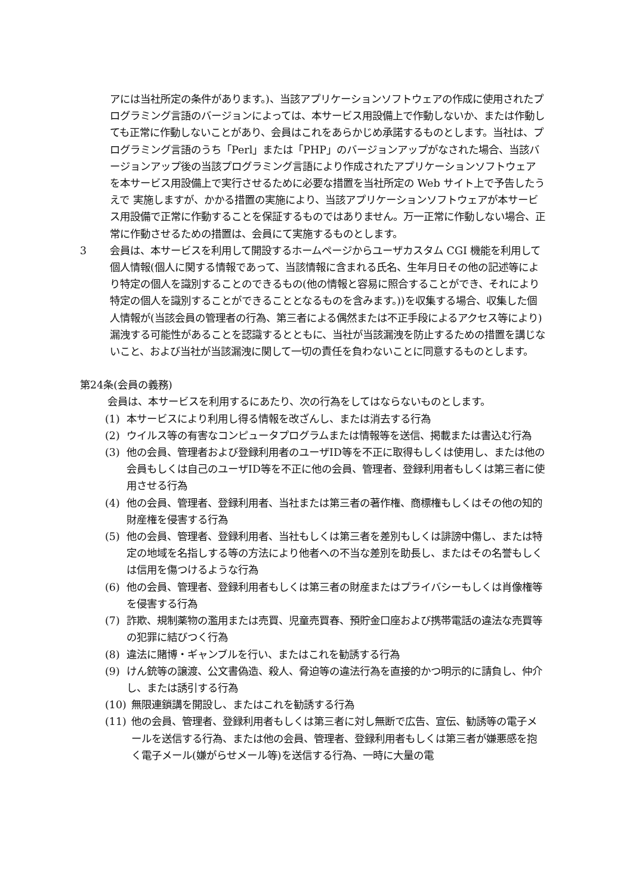アには当社所定の条件があります。)、当該アプリケーションソフトウェアの作成に使用されたプログラミング言語のバージョンによっては、本サービス用設備上で作動しないか、または作動しても正常に作動しないことがあり、会員はこれをあらかじめ承諾するものとします。当社は、プログラミング言語のうち「Perl」または「PHP」のバージョンアップがなされた場合、当該バージョンアップ後の当該プログラミング言語により作成されたアプリケーションソフトウェアを本サービス用設備上で実行させるために必要な措置を当社所定の Web サイト上で予告したうえで 実施しますが、かかる措置の実施により、当該アプリケーションソフトウェアが本サービス用設備で正常に作動することを保証するものではありません。万一正常に作動しない場合、正常に作動させるための措置は、会員にて実施するものとします。
3 会員は、本サービスを利用して開設するホームページからユーザカスタム CGI 機能を利用して個人情報(個人に関する情報であって、当該情報に含まれる氏名、生年月日その他の記述等により特定の個人を識別することのできるもの(他の情報と容易に照合することができ、それにより特定の個人を識別することができることとなるものを含みます。))を収集する場合、収集した個人情報が(当該会員の管理者の行為、第三者による偶然または不正手段によるアクセス等により)漏洩する可能性があることを認識するとともに、当社が当該漏洩を防止するための措置を講じないこと、および当社が当該漏洩に関して一切の責任を負わないことに同意するものとします。
第24条(会員の義務)
会員は、本サービスを利用するにあたり、次の行為をしてはならないものとします。
(1) 本サービスにより利用し得る情報を改ざんし、または消去する行為
(2) ウイルス等の有害なコンピュータプログラムまたは情報等を送信、掲載または書込む行為
(3) 他の会員、管理者および登録利用者のユーザID等を不正に取得もしくは使用し、または他の会員もしくは自己のユーザID等を不正に他の会員、管理者、登録利用者もしくは第三者に使用させる行為
(4) 他の会員、管理者、登録利用者、当社または第三者の著作権、商標権もしくはその他の知的財産権を侵害する行為
(5) 他の会員、管理者、登録利用者、当社もしくは第三者を差別もしくは誹謗中傷し、または特定の地域を名指しする等の方法により他者への不当な差別を助長し、またはその名誉もしくは信用を傷つけるような行為
(6) 他の会員、管理者、登録利用者もしくは第三者の財産またはプライバシーもしくは肖像権等を侵害する行為
(7) 詐欺、規制薬物の濫用または売買、児童売買春、預貯金口座および携帯電話の違法な売買等の犯罪に結びつく行為
(8) 違法に賭博・ギャンブルを行い、またはこれを勧誘する行為
(9) けん銃等の譲渡、公文書偽造、殺人、脅迫等の違法行為を直接的かつ明示的に請負し、仲介し、または誘引する行為
(10) 無限連鎖講を開設し、またはこれを勧誘する行為
(11) 他の会員、管理者、登録利用者もしくは第三者に対し無断で広告、宣伝、勧誘等の電子メールを送信する行為、または他の会員、管理者、登録利用者もしくは第三者が嫌悪感を抱く電子メール(嫌がらせメール等)を送信する行為、一時に大量の電